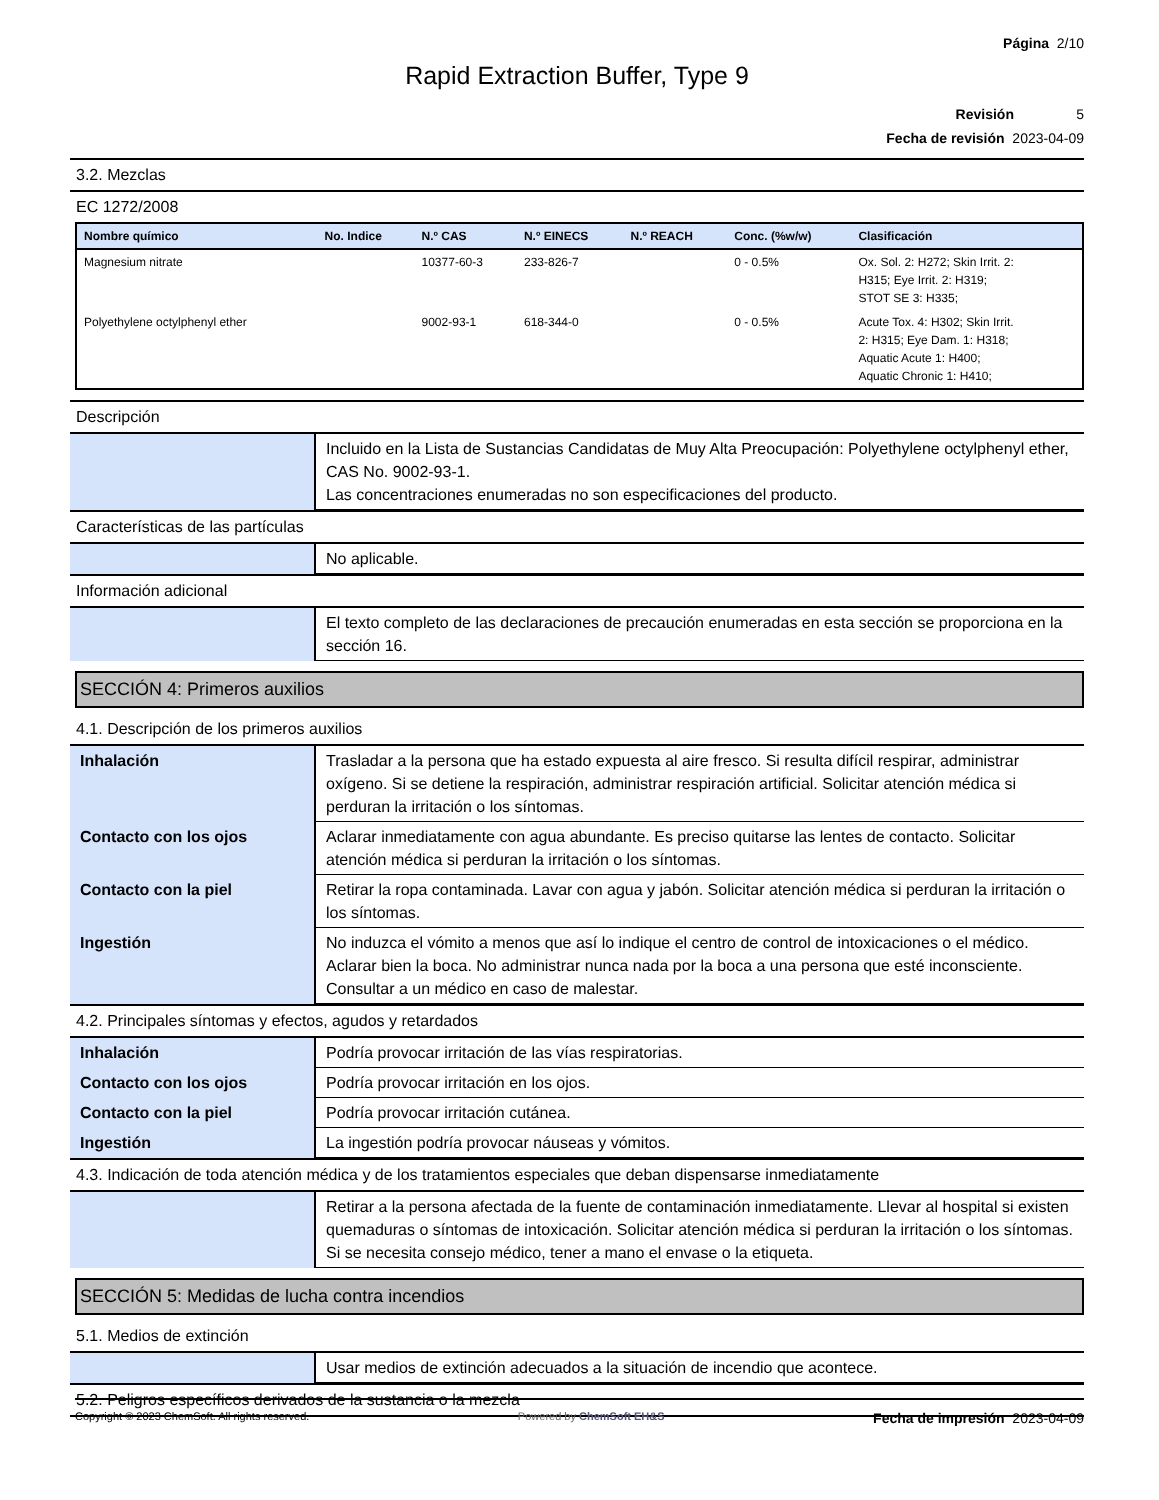Página 2/10
Rapid Extraction Buffer, Type 9
Revisión 5
Fecha de revisión 2023-04-09
3.2. Mezclas
EC 1272/2008
| Nombre químico | No. Indice | N.º CAS | N.º EINECS | N.º REACH | Conc. (%w/w) | Clasificación |
| --- | --- | --- | --- | --- | --- | --- |
| Magnesium nitrate | | 10377-60-3 | 233-826-7 | | 0 - 0.5% | Ox. Sol. 2: H272; Skin Irrit. 2: H315; Eye Irrit. 2: H319; STOT SE 3: H335; |
| Polyethylene octylphenyl ether | | 9002-93-1 | 618-344-0 | | 0 - 0.5% | Acute Tox. 4: H302; Skin Irrit. 2: H315; Eye Dam. 1: H318; Aquatic Acute 1: H400; Aquatic Chronic 1: H410; |
Descripción
| | Incluido en la Lista de Sustancias Candidatas de Muy Alta Preocupación: Polyethylene octylphenyl ether, CAS No. 9002-93-1. Las concentraciones enumeradas no son especificaciones del producto. |
Características de las partículas
| | No aplicable. |
Información adicional
| | El texto completo de las declaraciones de precaución enumeradas en esta sección se proporciona en la sección 16. |
SECCIÓN 4: Primeros auxilios
4.1. Descripción de los primeros auxilios
| Inhalación | Trasladar a la persona que ha estado expuesta al aire fresco. Si resulta difícil respirar, administrar oxígeno. Si se detiene la respiración, administrar respiración artificial. Solicitar atención médica si perduran la irritación o los síntomas. |
| Contacto con los ojos | Aclarar inmediatamente con agua abundante. Es preciso quitarse las lentes de contacto. Solicitar atención médica si perduran la irritación o los síntomas. |
| Contacto con la piel | Retirar la ropa contaminada. Lavar con agua y jabón. Solicitar atención médica si perduran la irritación o los síntomas. |
| Ingestión | No induzca el vómito a menos que así lo indique el centro de control de intoxicaciones o el médico. Aclarar bien la boca. No administrar nunca nada por la boca a una persona que esté inconsciente. Consultar a un médico en caso de malestar. |
4.2. Principales síntomas y efectos, agudos y retardados
| Inhalación | Podría provocar irritación de las vías respiratorias. |
| Contacto con los ojos | Podría provocar irritación en los ojos. |
| Contacto con la piel | Podría provocar irritación cutánea. |
| Ingestión | La ingestión podría provocar náuseas y vómitos. |
4.3. Indicación de toda atención médica y de los tratamientos especiales que deban dispensarse inmediatamente
| | Retirar a la persona afectada de la fuente de contaminación inmediatamente. Llevar al hospital si existen quemaduras o síntomas de intoxicación. Solicitar atención médica si perduran la irritación o los síntomas. Si se necesita consejo médico, tener a mano el envase o la etiqueta. |
SECCIÓN 5: Medidas de lucha contra incendios
5.1. Medios de extinción
| | Usar medios de extinción adecuados a la situación de incendio que acontece. |
5.2. Peligros específicos derivados de la sustancia o la mezcla
Copyright © 2023 ChemSoft. All rights reserved. Powered by ChemSoft EH&S Fecha de impresión 2023-04-09